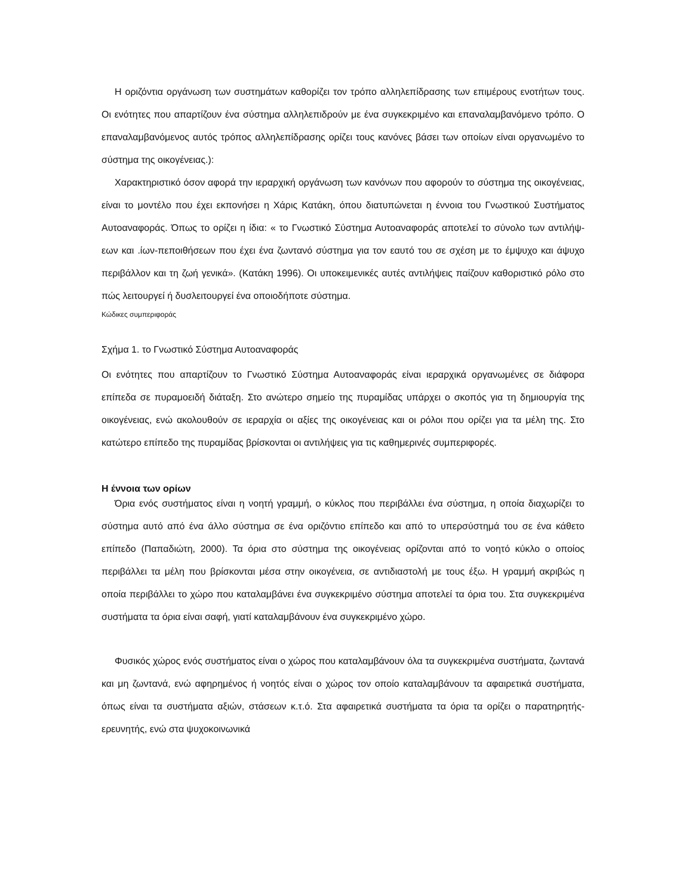Η οριζόντια οργάνωση των συστημάτων καθορίζει τον τρόπο αλληλεπίδρασης των επιμέρους ενοτήτων τους. Οι ενότητες που απαρτίζουν ένα σύστημα αλληλεπιδρούν με ένα συγκεκριμένο και επαναλαμβανόμενο τρόπο. Ο επαναλαμβανόμενος αυτός τρόπος αλληλεπίδρασης ορίζει τους κανόνες βάσει των οποίων είναι οργανωμένο το σύστημα της οικογένειας.):
Χαρακτηριστικό όσον αφορά την ιεραρχική οργάνωση των κανόνων που αφορούν το σύστημα της οικογένειας, είναι το μοντέλο που έχει εκπονήσει η Χάρις Κατάκη, όπου διατυπώνεται η έννοια του Γνωστικού Συστήματος Αυτοαναφοράς. Όπως το ορίζει η ίδια: « το Γνωστικό Σύστημα Αυτοαναφοράς αποτελεί το σύνολο των αντιλήψ-εων και .ίων-πεποιθήσεων που έχει ένα ζωντανό σύστημα για τον εαυτό του σε σχέση με το έμψυχο και άψυχο περιβάλλον και τη ζωή γενικά». (Κατάκη 1996). Οι υποκειμενικές αυτές αντιλήψεις παίζουν καθοριστικό ρόλο στο πώς λειτουργεί ή δυσλειτουργεί ένα οποιοδήποτε σύστημα.
Κώδικες συμπεριφοράς
Σχήμα 1. το Γνωστικό Σύστημα Αυτοαναφοράς
Οι ενότητες που απαρτίζουν το Γνωστικό Σύστημα Αυτοαναφοράς είναι ιεραρχικά οργανωμένες σε διάφορα επίπεδα σε πυραμοειδή διάταξη. Στο ανώτερο σημείο της πυραμίδας υπάρχει ο σκοπός για τη δημιουργία της οικογένειας, ενώ ακολουθούν σε ιεραρχία οι αξίες της οικογένειας και οι ρόλοι που ορίζει για τα μέλη της. Στο κατώτερο επίπεδο της πυραμίδας βρίσκονται οι αντιλήψεις για τις καθημερινές συμπεριφορές.
Η έννοια των ορίων
Όρια ενός συστήματος είναι η νοητή γραμμή, ο κύκλος που περιβάλλει ένα σύστημα, η οποία διαχωρίζει το σύστημα αυτό από ένα άλλο σύστημα σε ένα οριζόντιο επίπεδο και από το υπερσύστημά του σε ένα κάθετο επίπεδο (Παπαδιώτη, 2000). Τα όρια στο σύστημα της οικογένειας ορίζονται από το νοητό κύκλο ο οποίος περιβάλλει τα μέλη που βρίσκονται μέσα στην οικογένεια, σε αντιδιαστολή με τους έξω. Η γραμμή ακριβώς η οποία περιβάλλει το χώρο που καταλαμβάνει ένα συγκεκριμένο σύστημα αποτελεί τα όρια του. Στα συγκεκριμένα συστήματα τα όρια είναι σαφή, γιατί καταλαμβάνουν ένα συγκεκριμένο χώρο.
Φυσικός χώρος ενός συστήματος είναι ο χώρος που καταλαμβάνουν όλα τα συγκεκριμένα συστήματα, ζωντανά και μη ζωντανά, ενώ αφηρημένος ή νοητός είναι ο χώρος τον οποίο καταλαμβάνουν τα αφαιρετικά συστήματα, όπως είναι τα συστήματα αξιών, στάσεων κ.τ.ό. Στα αφαιρετικά συστήματα τα όρια τα ορίζει ο παρατηρητής-ερευνητής, ενώ στα ψυχοκοινωνικά